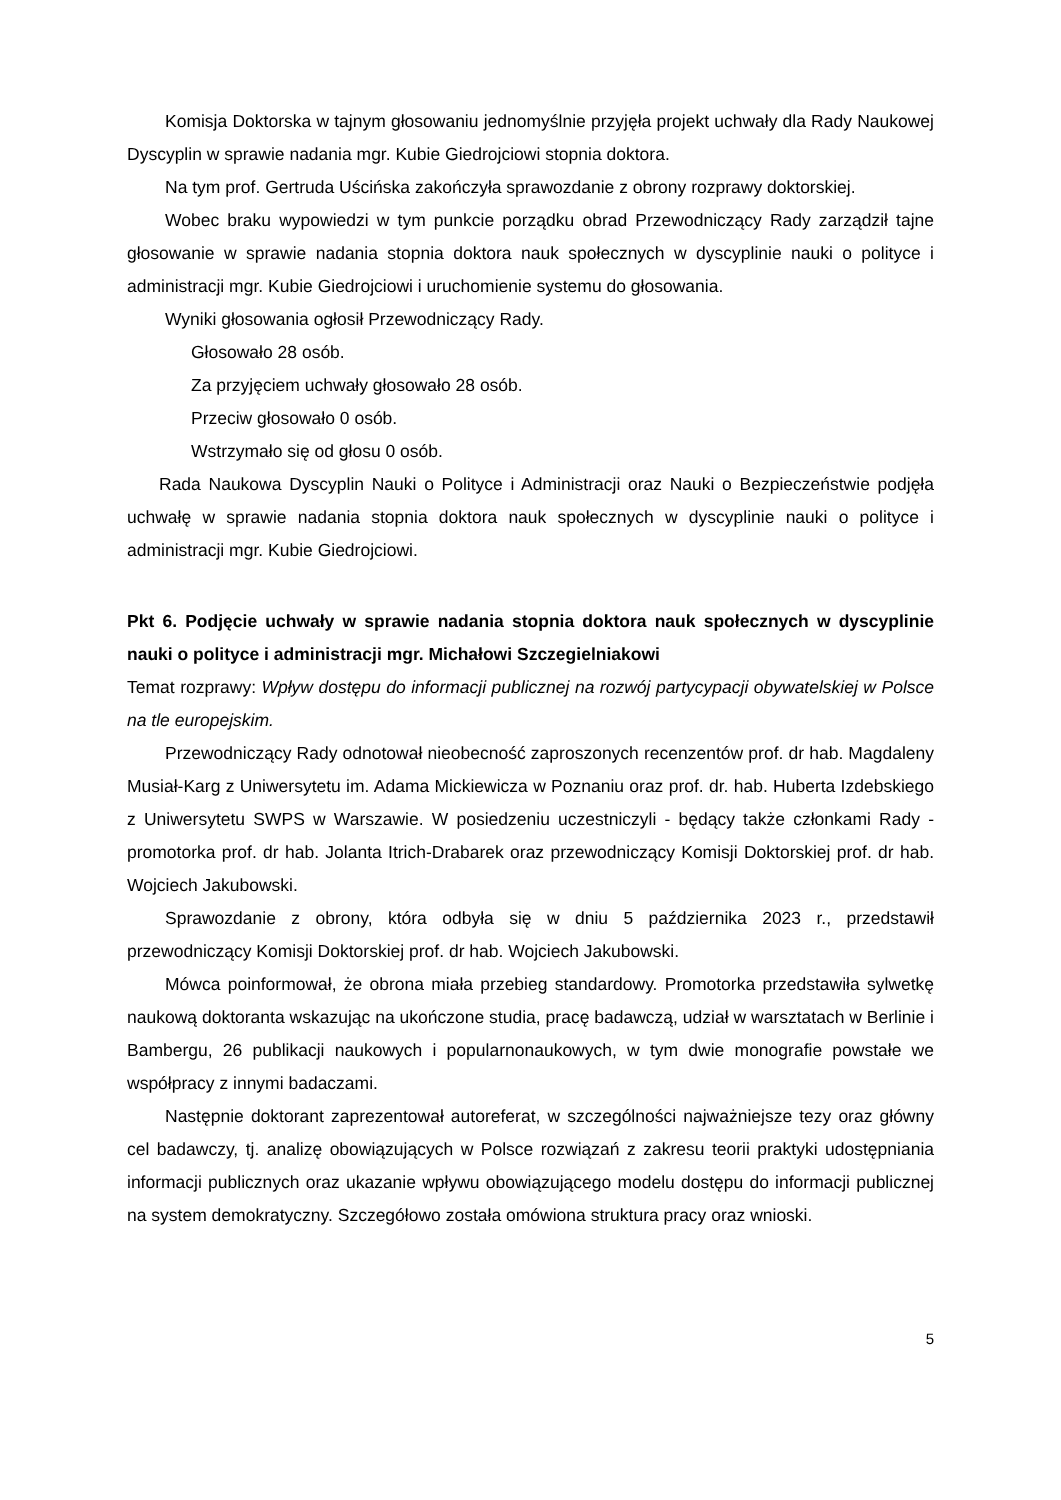Komisja Doktorska w tajnym głosowaniu jednomyślnie przyjęła projekt uchwały dla Rady Naukowej Dyscyplin w sprawie nadania mgr. Kubie Giedrojciowi stopnia doktora.
Na tym prof. Gertruda Uścińska zakończyła sprawozdanie z obrony rozprawy doktorskiej.
Wobec braku wypowiedzi w tym punkcie porządku obrad Przewodniczący Rady zarządził tajne głosowanie w sprawie nadania stopnia doktora nauk społecznych w dyscyplinie nauki o polityce i administracji mgr. Kubie Giedrojciowi i uruchomienie systemu do głosowania.
Wyniki głosowania ogłosił Przewodniczący Rady.
Głosowało 28 osób.
Za przyjęciem uchwały głosowało 28 osób.
Przeciw głosowało 0 osób.
Wstrzymało się od głosu 0 osób.
Rada Naukowa Dyscyplin Nauki o Polityce i Administracji oraz Nauki o Bezpieczeństwie podjęła uchwałę w sprawie nadania stopnia doktora nauk społecznych w dyscyplinie nauki o polityce i administracji mgr. Kubie Giedrojciowi.
Pkt 6. Podjęcie uchwały w sprawie nadania stopnia doktora nauk społecznych w dyscyplinie nauki o polityce i administracji mgr. Michałowi Szczegielniakowi
Temat rozprawy: Wpływ dostępu do informacji publicznej na rozwój partycypacji obywatelskiej w Polsce na tle europejskim.
Przewodniczący Rady odnotował nieobecność zaproszonych recenzentów prof. dr hab. Magdaleny Musiał-Karg z Uniwersytetu im. Adama Mickiewicza w Poznaniu oraz prof. dr. hab. Huberta Izdebskiego z Uniwersytetu SWPS w Warszawie. W posiedzeniu uczestniczyli - będący także członkami Rady - promotorka prof. dr hab. Jolanta Itrich-Drabarek oraz przewodniczący Komisji Doktorskiej prof. dr hab. Wojciech Jakubowski.
Sprawozdanie z obrony, która odbyła się w dniu 5 października 2023 r., przedstawił przewodniczący Komisji Doktorskiej prof. dr hab. Wojciech Jakubowski.
Mówca poinformował, że obrona miała przebieg standardowy. Promotorka przedstawiła sylwetkę naukową doktoranta wskazując na ukończone studia, pracę badawczą, udział w warsztatach w Berlinie i Bambergu, 26 publikacji naukowych i popularnonaukowych, w tym dwie monografie powstałe we współpracy z innymi badaczami.
Następnie doktorant zaprezentował autoreferat, w szczególności najważniejsze tezy oraz główny cel badawczy, tj. analizę obowiązujących w Polsce rozwiązań z zakresu teorii praktyki udostępniania informacji publicznych oraz ukazanie wpływu obowiązującego modelu dostępu do informacji publicznej na system demokratyczny. Szczegółowo została omówiona struktura pracy oraz wnioski.
5